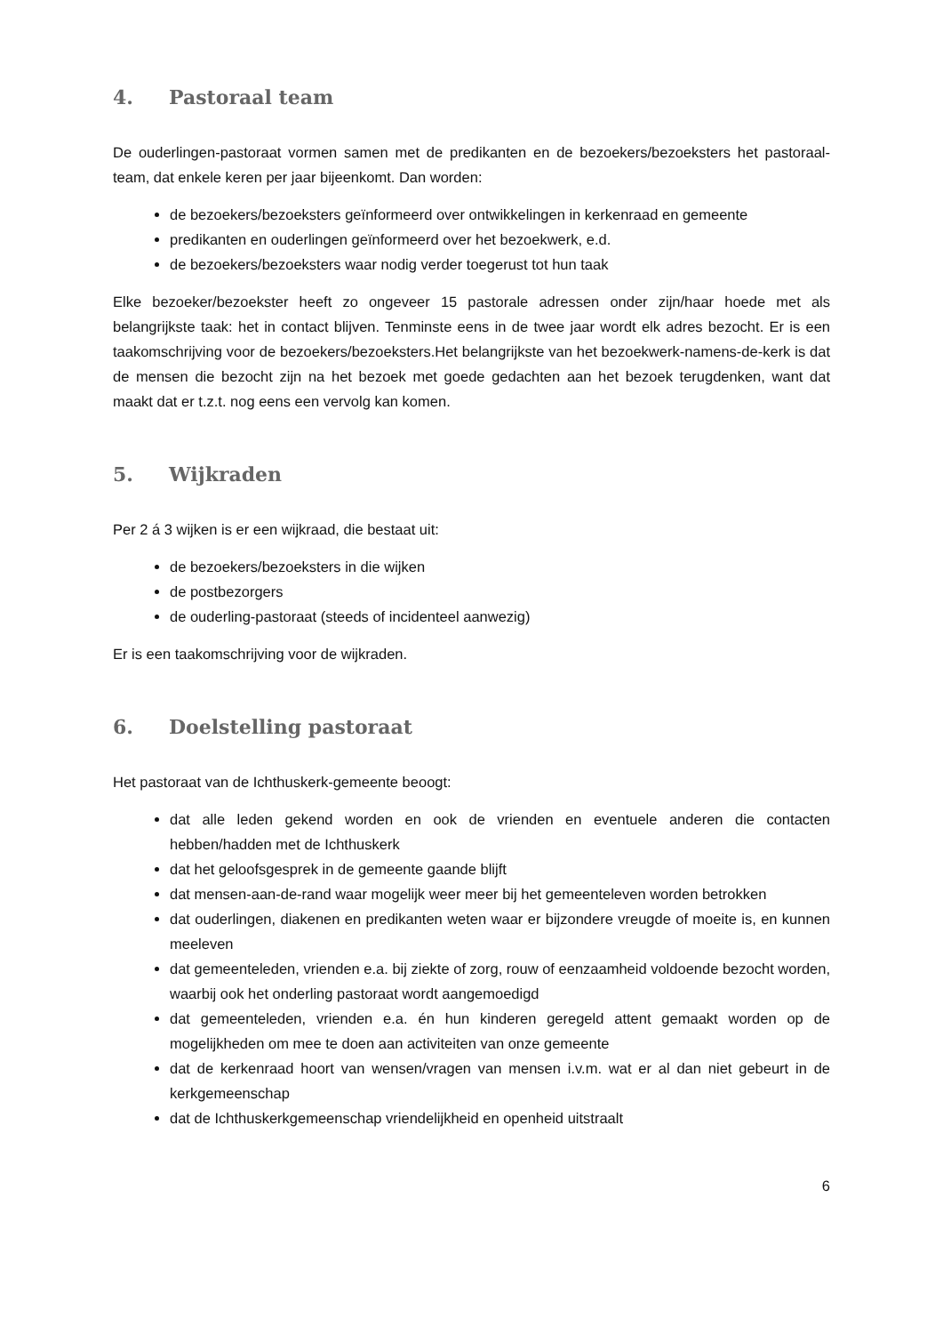4. Pastoraal team
De ouderlingen-pastoraat vormen samen met de predikanten en de bezoekers/bezoeksters het pastoraal-team, dat enkele keren per jaar bijeenkomt. Dan worden:
de bezoekers/bezoeksters geïnformeerd over ontwikkelingen in kerkenraad en gemeente
predikanten en ouderlingen geïnformeerd over het bezoekwerk, e.d.
de bezoekers/bezoeksters waar nodig verder toegerust tot hun taak
Elke bezoeker/bezoekster heeft zo ongeveer 15 pastorale adressen onder zijn/haar hoede met als belangrijkste taak: het in contact blijven. Tenminste eens in de twee jaar wordt elk adres bezocht. Er is een taakomschrijving voor de bezoekers/bezoeksters.Het belangrijkste van het bezoekwerk-namens-de-kerk is dat de mensen die bezocht zijn na het bezoek met goede gedachten aan het bezoek terugdenken, want dat maakt dat er t.z.t. nog eens een vervolg kan komen.
5. Wijkraden
Per 2 á 3 wijken is er een wijkraad, die bestaat uit:
de bezoekers/bezoeksters in die wijken
de postbezorgers
de ouderling-pastoraat (steeds of incidenteel aanwezig)
Er is een taakomschrijving voor de wijkraden.
6. Doelstelling pastoraat
Het pastoraat van de Ichthuskerk-gemeente beoogt:
dat alle leden gekend worden en ook de vrienden en eventuele anderen die contacten hebben/hadden met de Ichthuskerk
dat het geloofsgesprek in de gemeente gaande blijft
dat mensen-aan-de-rand waar mogelijk weer meer bij het gemeenteleven worden betrokken
dat ouderlingen, diakenen en predikanten weten waar er bijzondere vreugde of moeite is, en kunnen meeleven
dat gemeenteleden, vrienden e.a. bij ziekte of zorg, rouw of eenzaamheid voldoende bezocht worden, waarbij ook het onderling pastoraat wordt aangemoedigd
dat gemeenteleden, vrienden e.a. én hun kinderen geregeld attent gemaakt worden op de mogelijkheden om mee te doen aan activiteiten van onze gemeente
dat de kerkenraad hoort van wensen/vragen van mensen i.v.m. wat er al dan niet gebeurt in de kerkgemeenschap
dat de Ichthuskerkgemeenschap vriendelijkheid en openheid uitstraalt
6